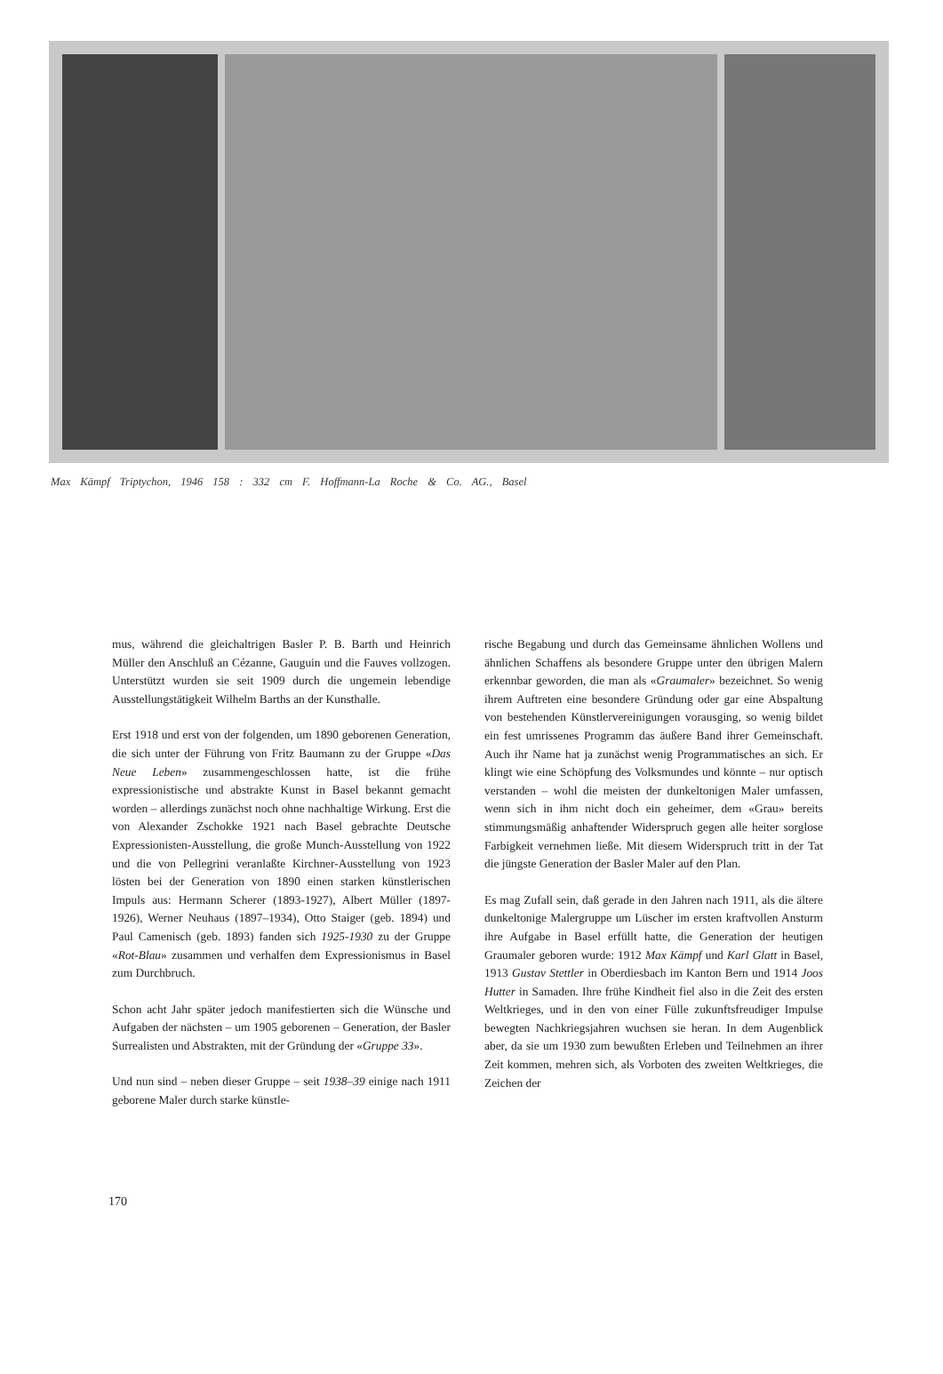Max Kämpf Triptychon, 1946 158 : 332 cm F. Hoffmann-La Roche & Co. AG., Basel
mus, während die gleichaltrigen Basler P. B. Barth und Heinrich Müller den Anschluß an Cézanne, Gauguin und die Fauves vollzogen. Unterstützt wurden sie seit 1909 durch die ungemein lebendige Ausstellungstätigkeit Wilhelm Barths an der Kunsthalle.
Erst 1918 und erst von der folgenden, um 1890 geborenen Generation, die sich unter der Führung von Fritz Baumann zu der Gruppe «Das Neue Leben» zusammengeschlossen hatte, ist die frühe expressionistische und abstrakte Kunst in Basel bekannt gemacht worden – allerdings zunächst noch ohne nachhaltige Wirkung. Erst die von Alexander Zschokke 1921 nach Basel gebrachte Deutsche Expressionisten-Ausstellung, die große Munch-Ausstellung von 1922 und die von Pellegrini veranlaßte Kirchner-Ausstellung von 1923 lösten bei der Generation von 1890 einen starken künstlerischen Impuls aus: Hermann Scherer (1893-1927), Albert Müller (1897-1926), Werner Neuhaus (1897–1934), Otto Staiger (geb. 1894) und Paul Camenisch (geb. 1893) fanden sich 1925-1930 zu der Gruppe «Rot-Blau» zusammen und verhalfen dem Expressionismus in Basel zum Durchbruch.
Schon acht Jahr später jedoch manifestierten sich die Wünsche und Aufgaben der nächsten – um 1905 geborenen – Generation, der Basler Surrealisten und Abstrakten, mit der Gründung der «Gruppe 33».
Und nun sind – neben dieser Gruppe – seit 1938–39 einige nach 1911 geborene Maler durch starke künstle-
rische Begabung und durch das Gemeinsame ähnlichen Wollens und ähnlichen Schaffens als besondere Gruppe unter den übrigen Malern erkennbar geworden, die man als «Graumaler» bezeichnet. So wenig ihrem Auftreten eine besondere Gründung oder gar eine Abspaltung von bestehenden Künstlervereinigungen vorausging, so wenig bildet ein fest umrissenes Programm das äußere Band ihrer Gemeinschaft. Auch ihr Name hat ja zunächst wenig Programmatisches an sich. Er klingt wie eine Schöpfung des Volksmundes und könnte – nur optisch verstanden – wohl die meisten der dunkeltonigen Maler umfassen, wenn sich in ihm nicht doch ein geheimer, dem «Grau» bereits stimmungsmäßig anhaftender Widerspruch gegen alle heiter sorglose Farbigkeit vernehmen ließe. Mit diesem Widerspruch tritt in der Tat die jüngste Generation der Basler Maler auf den Plan.
Es mag Zufall sein, daß gerade in den Jahren nach 1911, als die ältere dunkeltonige Malergruppe um Lüscher im ersten kraftvollen Ansturm ihre Aufgabe in Basel erfüllt hatte, die Generation der heutigen Graumaler geboren wurde: 1912 Max Kämpf und Karl Glatt in Basel, 1913 Gustav Stettler in Oberdiesbach im Kanton Bern und 1914 Joos Hutter in Samaden. Ihre frühe Kindheit fiel also in die Zeit des ersten Weltkrieges, und in den von einer Fülle zukunftsfreudiger Impulse bewegten Nachkriegsjahren wuchsen sie heran. In dem Augenblick aber, da sie um 1930 zum bewußten Erleben und Teilnehmen an ihrer Zeit kommen, mehren sich, als Vorboten des zweiten Weltkrieges, die Zeichen der
170